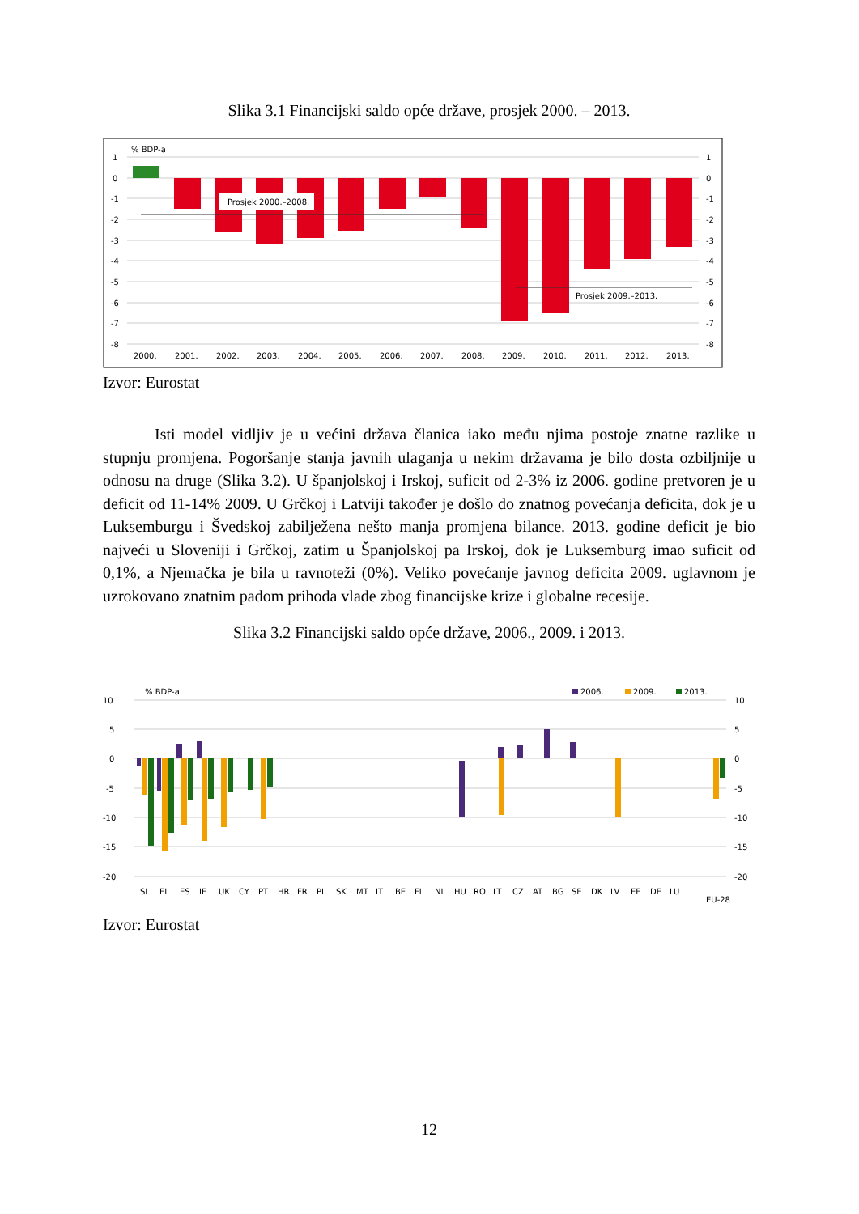Slika 3.1 Financijski saldo opće države, prosjek 2000. – 2013.
% BDP-a
1
0
-1
-2
-3
-4
-5
-6
-7
-8
1
0
-1
-2
-3
-4
-5
-6
-7
-8
Prosjek 2000.–2008.
Prosjek 2009.–2013.
2000.
2001.
2002.
2003.
2004.
2005.
2006.
2007.
2008.
2009.
2010.
2011.
2012.
2013.
Izvor: Eurostat
Isti model vidljiv je u većini država članica iako među njima postoje znatne razlike u stupnju promjena. Pogoršanje stanja javnih ulaganja u nekim državama je bilo dosta ozbiljnije u odnosu na druge (Slika 3.2). U španjolskoj i Irskoj, suficit od 2-3% iz 2006. godine pretvoren je u deficit od 11-14% 2009. U Grčkoj i Latviji također je došlo do znatnog povećanja deficita, dok je u Luksemburgu i Švedskoj zabilježena nešto manja promjena bilance. 2013. godine deficit je bio najveći u Sloveniji i Grčkoj, zatim u Španjolskoj pa Irskoj, dok je Luksemburg imao suficit od 0,1%, a Njemačka je bila u ravnoteži (0%). Veliko povećanje javnog deficita 2009. uglavnom je uzrokovano znatnim padom prihoda vlade zbog financijske krize i globalne recesije.
Slika 3.2 Financijski saldo opće države, 2006., 2009. i 2013.
% BDP-a
2006.
2009.
2013.
10
5
0
-5
-10
-15
-20
10
5
0
-5
-10
-15
-20
SI
EL
ES
IE
UK
CY
PT
HR
FR
PL
SK
MT
IT
BE
FI
NL
HU
RO
LT
CZ
AT
BG
SE
DK
LV
EE
DE
LU
EU-28
Izvor: Eurostat
12